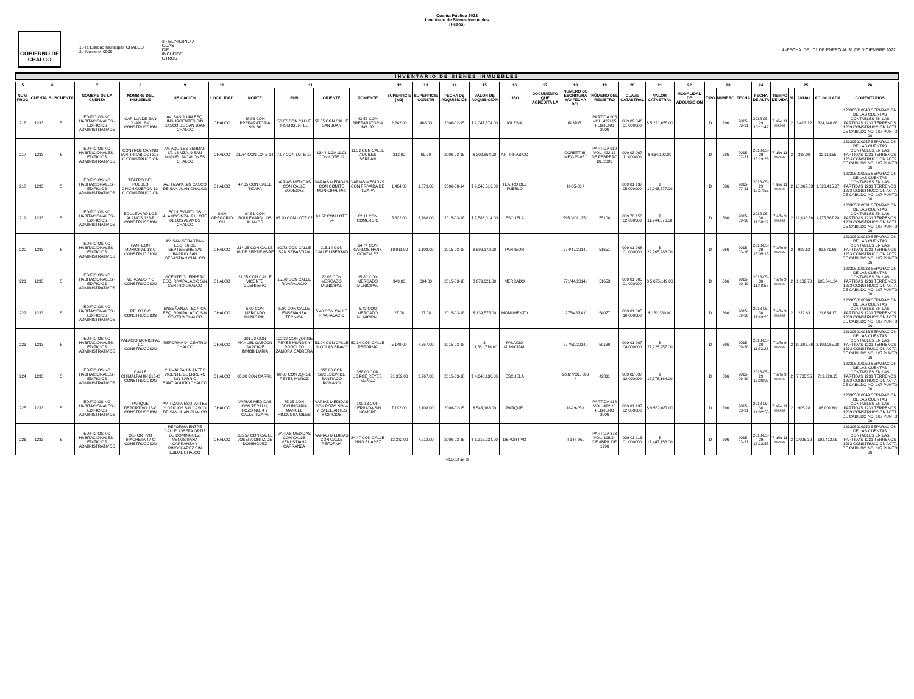Cuenta Pública 2022
Inventario de Bienes Inmuebles
(Pesos)
GOBIERNO DE CHALCO
1.- la Entidad Municipal: CHALCO
2.- Número: 0009
3.- MUNICIPIO X
ODAS
DIF
IMCUFIDE
OTROS
4.-FECHA: DEL 01 DE ENERO AL 31 DE DICIEMBRE 2022
INVENTARIO DE BIENES INMUEBLES
| 5 | 6 | | 7 | 8 | 9 | 10 | 11 | | | | 12 | 13 | 14 | 15 | 16 | 17 | 18 | 19 | 20 | 21 | 22 | 23 | | | 24 | 25 | | | | 26 |
| --- | --- | --- | --- | --- | --- | --- | --- | --- | --- | --- | --- | --- | --- | --- | --- | --- | --- | --- | --- | --- | --- | --- | --- | --- | --- | --- | --- | --- | --- | --- |
| NUM. PROG | CUENTA | SUBCUENTA | NOMBRE DE LA CUENTA | NOMBRE DEL INMUEBLE | UBICACIÓN | LOCALIDAD | NORTE | SUR | ORIENTE | PONIENTE | SUPERFICIE (M2) | SUPERFICIE CONSTR | FECHA DE ADQUISICIÓN | VALOR DE ADQUISICIÓN | USO | DOCUMENTO QUE ACREDITA LA | NUMERO DE ESCRITURA Y/O FECHA DEL | NÚMERO DEL REGISTRO | CLAVE CATASTRAL | VALOR CATASTRAL | MODALIDAD DE ADQUISICION | TIPO | NÚMERO | FECHA | FECHA DE ALTA | TIEMPO DE VIDA | % | ANUAL | ACUMULADA | COMENTARIOS |
| 216 | 1233 | 5 | EDIFICIOS NO HABITACIONALES - EDIFICIOS ADMINISTRATIVOS | CAPILLA DE SAN JUAN 18-C CONSTRUCCION | AV. SAN JUAN ESQ. INSURGENTES S/N CASCO DE SAN JUAN CHALCO | CHALCO | 48.96 CON PREPARATORIA NO. 30 | 56.07 CON CALLE INSURGENTES | 52.05 CON CALLE SAN JUAN | 43.55 CON PREPARATORIA NO. 30 | 2,242.00 | 468.00 | 2006-02-15 | $ 2,047,874.00 | IGLESIA | | III-3705 / | PARTIDA 905 VOL. 422/ 15 FEBRERO 2006 | 009 02 046 01 000000 | $ 5,221,655.00 | | D | 296 | 2015-03-31 | 2018-05-29 15:11:49 | 7 año 11 meses | 2 | 3,413.12 | 324,246.68 | 123305010048 SEPARACION DE LAS CUENTAS CONTABLES EN LAS PARTIDAS 1231 TERRENOS 1233 CONSTRUCCION ACTA DE CABILDO NO. 107 PUNTO 06 |
| 217 | 1233 | 5 | EDIFICIOS NO HABITACIONALES - EDIFICIOS ADMINISTRATIVOS | CONTROL CANINO (ANTIRRABICO) 213-C CONSTRUCCION | AV. AQUILES SERDAN LT. 13 MZA. 9 SAN MIGUEL JACALONES CHALCO | CHALCO | 21.64 CON LOTE 14 | 7.07 CON LOTE 12 | 13.44-1.29-11.03 CON LOTE 12 | 11.52 CON CALLE AQUILES SERDAN | 212.00 | 69.00 | 2006-02-15 | $ 202,854.00 | ANTIRRABICO | | CORETT-III-MEX-25-05 / | PARTIDA 919 VOL. 422 15 DE FEBRERO DE 2006 | 009 03 067 11 000000 | $ 664,192.00 | | D | 586 | 2015-07-31 | 2018-05-29 15:19:26 | 7 año 11 meses | 2 | 338.09 | 32,118.55 | 123305010057 SEPARACION DE LAS CUENTAS CONTABLES EN LAS PARTIDAS 1231 TERRENOS 1233 CONSTRUCCION ACTA DE CABILDO NO. 107 PUNTO 06 |
| 218 | 1233 | 5 | EDIFICIOS NO HABITACIONALES - EDIFICIOS ADMINISTRATIVOS | TEATRO DEL PUEBLO CHICHICUEPON 12-C CONSTRUCCION | AV. TIZAPA S/N CASCO DE SAN JUAN CHALCO | CHALCO | 47.05 CON CALLE TIZAPA | VARIAS MEDIDAS CON CALLE BODEGAS | VARIAS MEDIDAS CON COMITE MUNICIPAL PRI | VARIAS MEDIDAS CON PRIVADA DE TIZAPA | 1,464.00 | 1,679.00 | 2006-08-14 | $ 9,640,516.00 | TEATRO DEL PUEBLO | | III-05-06 / | | 009 01 137 05 000000 | $ 12,043,777.00 | | D | 586 | 2015-07-31 | 2018-05-29 15:17:55 | 7 año 11 meses | 2 | 16,067.53 | 1,526,415.07 | 123305010055 SEPARACION DE LAS CUENTAS CONTABLES EN LAS PARTIDAS 1231 TERRENOS 1233 CONSTRUCCION ACTA DE CABILDO NO. 107 PUNTO 06 |
| 219 | 1233 | 5 | EDIFICIOS NO HABITACIONALES - EDIFICIOS ADMINISTRATIVOS | BOULEVARD LOS ALAMOS 128-P CONSTRUCCION | BOULEVART LOS ALAMOS MZA. 21 LOTE 01 LOS ALAMOS CHALCO | SAN GREGORIO CU | 94.51 CON BOULEVARD LOS ALAMOS | 93.90 CON LOTE 02 | 61.52 CON LOTE 04 | 62.11 CON COMERCIO | 5,802.00 | 3,768.00 | 2015-03-18 | $ 7,583,014.00 | ESCUELA | | 595 VOL. 25 / | 55104 | 009 78 158 02 000000 | $ 11,244,076.00 | | D | 566 | 2015-09-30 | 2018-05-30 11:58:17 | 7 año 9 meses | 2 | 12,638.36 | 1,175,367.20 | 123305010031 SEPARACION DE LAS CUENTAS CONTABLES EN LAS PARTIDAS 1231 TERRENOS 1233 CONSTRUCCION ACTA DE CABILDO NO. 107 PUNTO 06 |
| 220 | 1233 | 5 | EDIFICIOS NO HABITACIONALES - EDIFICIOS ADMINISTRATIVOS | PANTEON MUNICIPAL 18-C CONSTRUCCION | AV. SAN SEBASTIAN ESQ. 16 DE SEPTIEMBRE S/N BARRIO SAN SEBASTIAN CHALCO | CHALCO | 214.35 CON CALLE 16 DE SEPTIEMBRE | 90.73 CON CALLE SAN SEBASTIAN | 215.14 CON CALLE LIBERTAD | 94.74 CON CARLOS HANK GONZALEZ | 19,911.00 | 1,108.00 | 2015-03-18 | $ 599,172.00 | PANTEON | | 274/47/2014 / | 51651 | 009 01 068 01 000000 | $ 22,765,288.00 | | D | 566 | 2015-03-18 | 2018-05-29 15:05:15 | 7 año 9 meses | 2 | 998.62 | 92,871.66 | 123305010032 SEPARACION DE LAS CUENTAS CONTABLES EN LAS PARTIDAS 1231 TERRENOS 1233 CONSTRUCCION ACTA DE CABILDO NO. 107 PUNTO 06 |
| 221 | 1233 | 5 | EDIFICIOS NO HABITACIONALES - EDIFICIOS ADMINISTRATIVOS | MERCADO 7-C CONSTRUCCION | VICENTE GUERRERO ESQ. RIVAPALACIO S/N CENTRO CHALCO | CHALCO | 21.05 CON CALLE VICENTE GUERRERO | 15.70 CON CALLE RIVAPALACIO | 22.05 CON MERCADO MUNICIPAL | 15.80 CON MERCADO MUNICIPAL | 340.00 | 604.00 | 2015-03-18 | $ 679,621.00 | MERCADO | | 271/44/2014 / | 51653 | 009 01 005 01 000000 | $ 5,675,149.00 | | D | 566 | 2015-09-30 | 2018-05-30 11:48:58 | 7 año 9 meses | 2 | 1,132.70 | 105,341.24 | 123305010033 SEPARACION DE LAS CUENTAS CONTABLES EN LAS PARTIDAS 1231 TERRENOS 1233 CONSTRUCCION ACTA DE CABILDO NO. 107 PUNTO 06 |
| 222 | 1233 | 5 | EDIFICIOS NO HABITACIONALES - EDIFICIOS ADMINISTRATIVOS | RELOJ 6-C CONSTRUCCION | ENSEÑANZA TECNICA ESQ. RIVAPALACIO S/N CENTRO CHALCO | CHALCO | 5.00 CON MERCADO MUNICIPAL | 5.00 CON CALLE ENSEÑANZA TECNICA | 5.40 CON CALLE RIVAPALACIO | 5.43 CON MERCADO MUNICIPAL | 27.08 | 27.08 | 2015-03-18 | $ 139,575.00 | MONUMENTO | | 275/48/14 / | 54077 | 009 01 005 10 000000 | $ 182,389.00 | | D | 566 | 2015-09-30 | 2018-05-30 11:49:28 | 7 año 9 meses | 2 | 232.63 | 21,634.17 | 123305010034 SEPARACION DE LAS CUENTAS CONTABLES EN LAS PARTIDAS 1231 TERRENOS 1233 CONSTRUCCION ACTA DE CABILDO NO. 107 PUNTO 06 |
| 223 | 1233 | 5 | EDIFICIOS NO HABITACIONALES - EDIFICIOS ADMINISTRATIVOS | PALACIO MUNICIPAL 1-C CONSTRUCCION | REFORMA 04 CENTRO CHALCO | CHALCO | 101.72 CON MANUEL GASCON GARCIA E INMOBILIARIA | 102.37 CON JORGE REYES MUÑOZ Y RODOLFO ZAMORA CABRERA | 51.04 CON CALLE NICOLAS BRAVO | 50.14 CON CALLE REFORMA | 5,149.00 | 7,357.00 | 2015-03-18 | $ 13,561,716.00 | PALACIO MUNICIPAL | | 277/50/2014 / | 50189 | 009 01 007 04 000000 | $ 27,228,957.00 | | D | 566 | 2015-09-30 | 2018-05-30 11:53:26 | 7 año 9 meses | 2 | 22,602.86 | 2,102,065.98 | 123305010036 SEPARACION DE LAS CUENTAS CONTABLES EN LAS PARTIDAS 1231 TERRENOS 1233 CONSTRUCCION ACTA DE CABILDO NO. 107 PUNTO 06 |
| 224 | 1233 | 5 | EDIFICIOS NO HABITACIONALES - EDIFICIOS ADMINISTRATIVOS | CALLE CHIMALPAHIN 216-C CONSTRUCCION | CHIMALPAHIN ANTES VICENTE GUERRERO S/N BARRIO SANTIAGUITO CHALCO | CHALCO | 60.00 CON CARRIL | 60.00 CON JORGE REYES MUÑOZ | 356.00 CON SUCESION DE SANTIAGO ROMANO | 356.00 CON JORGE REYES MUÑOZ | 21,352.00 | 2,767.00 | 2015-03-18 | $ 4,640,130.00 | ESCUELA | | 9882 VOL. 360 / | 42811 | 009 02 097 12 000000 | $ 17,578,164.00 | | D | 566 | 2015-09-30 | 2018-05-29 15:20:07 | 7 año 9 meses | 2 | 7,733.55 | 719,220.15 | 123305010059 SEPARACION DE LAS CUENTAS CONTABLES EN LAS PARTIDAS 1231 TERRENOS 1233 CONSTRUCCION ACTA DE CABILDO NO. 107 PUNTO 06 |
| 225 | 1233 | 5 | EDIFICIOS NO HABITACIONALES - EDIFICIOS ADMINISTRATIVOS | PARQUE DEPORTIVO 13-C CONSTRUCCION | AV. TIZAPA ESQ. ARTES Y OFICIOS S/N CASCO DE SAN JUAN CHALCO | CHALCO | VARIAS MEDIDAS CON TECALLI, POZO NO. 4 Y CALLE TIZAPA | 75.25 CON SECUNDARIA MANUEL HINOJOSA GILES | VARIAS MEDIDAS CON POZO NO. 4 Y CALLE ARTES Y OFICIOS | 100.13 CON CERRADA S/N NOMBRE | 7,192.00 | 2,108.00 | 2006-02-15 | $ 543,168.00 | PARQUE | | III-29-05 / | PARTIDA 918 VOL. 422 15 FEBRERO 2006 | 009 01 137 02 000000 | $ 9,552,087.00 | | D | 296 | 2015-03-31 | 2018-05-30 14:02:55 | 7 año 11 meses | 2 | 905.28 | 86,001.60 | 123305010049 SEPARACION DE LAS CUENTAS CONTABLES EN LAS PARTIDAS 1231 TERRENOS 1233 CONSTRUCCION ACTA DE CABILDO NO. 107 PUNTO 06 |
| 226 | 1233 | 5 | EDIFICIOS NO HABITACIONALES - EDIFICIOS ADMINISTRATIVOS | DEPORTIVO IRACHETA 47-C CONSTRUCCION | REFORMA ENTRE CALLE JOSEFA ORTIZ DE DOMINGUEZ, VENUSTIANA CARRANZA Y PINOSUAREZ S/N EJIDAL CHALCO | CHALCO | 135.57 CON CALLE JOSEFA ORTIZ DE DOMINGUEZ | VARIAS MEDIDAS CON CALLE VENUSTIANA CARRANZA | VARIAS MEDIDAS CON CALLE REFORMA | 84.47 CON CALLE PINO SUAREZ | 12,282.00 | 7,512.00 | 2006-02-15 | $ 1,215,234.00 | DEPORTIVO | | II-147-95 / | PARTIDA 373 VOL. 195/24 DE ABRIL DE 1996 | 009 01 113 01 000000 | $ 17,447,156.00 | | D | 296 | 2015-03-31 | 2018-05-29 15:12:58 | 7 año 11 meses | 2 | 2,025.39 | 192,412.05 | 123305010050 SEPARACION DE LAS CUENTAS CONTABLES EN LAS PARTIDAS 1231 TERRENOS 1233 CONSTRUCCION ACTA DE CABILDO NO. 107 PUNTO 06 |
HOJA 18 de 25